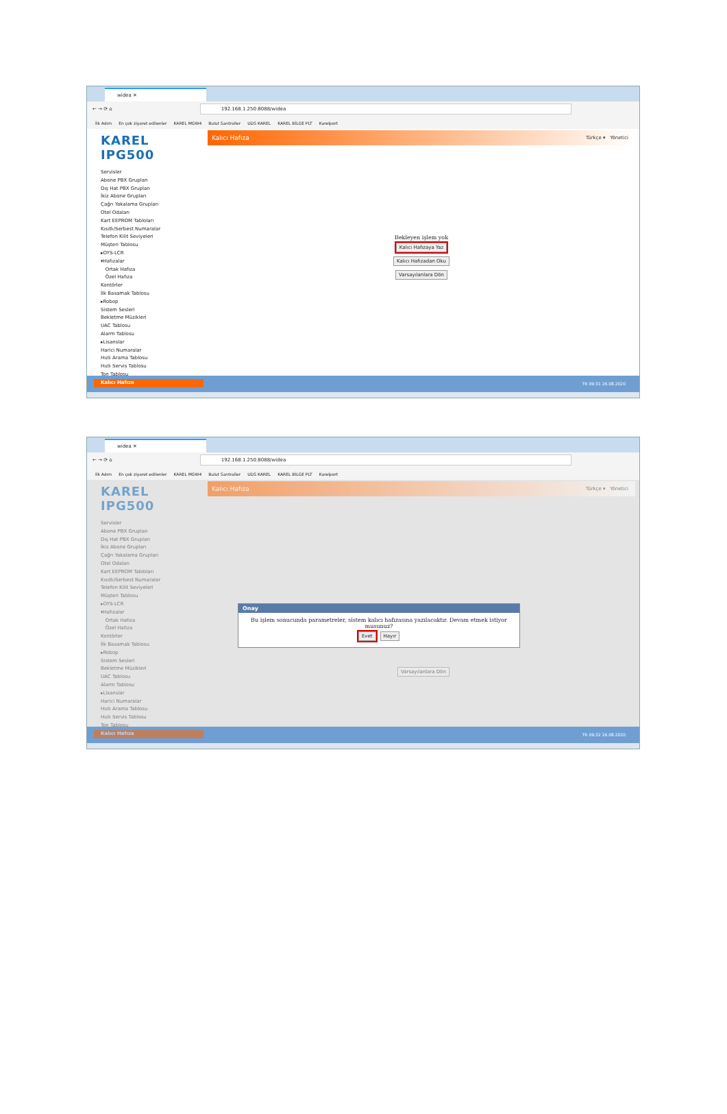widea ✕
← → ⟳ ⌂
192.168.1.250:8088/widea
İlk Adım En çok ziyaret edilenler KAREL MGW4 Bulut Santraller UDS KAREL KAREL BİLGE PLT Karelport
KAREL IPG500
Servisler
Abone PBX Grupları
Dış Hat PBX Grupları
İkiz Abone Grupları
Çağrı Yakalama Grupları
Otel Odaları
Kart EEPROM Tabloları
Kısıtlı/Serbest Numaralar
Telefon Kilit Seviyeleri
Müşteri Tablosu
▸OYS-LCR
▾Hafızalar
Ortak Hafıza
Özel Hafıza
Kontörler
İlk Basamak Tablosu
▸Robop
Sistem Sesleri
Bekletme Müzikleri
UAC Tablosu
Alarm Tablosu
▸Lisanslar
Harici Numaralar
Hızlı Arama Tablosu
Hızlı Servis Tablosu
Ton Tablosu
Kalıcı Hafıza
Kalıcı Hafıza Türkçe ▾ Yönetici
Bekleyen işlem yok
Kalıcı Hafızaya Yaz
Kalıcı Hafızadan Oku
Varsayılanlara Dön
TR 09:31 26.08.2020
widea ✕
← → ⟳ ⌂
192.168.1.250:8088/widea
İlk Adım En çok ziyaret edilenler KAREL MGW4 Bulut Santraller UDS KAREL KAREL BİLGE PLT Karelport
KAREL IPG500
Servisler
Abone PBX Grupları
Dış Hat PBX Grupları
İkiz Abone Grupları
Çağrı Yakalama Grupları
Otel Odaları
Kart EEPROM Tabloları
Kısıtlı/Serbest Numaralar
Telefon Kilit Seviyeleri
Müşteri Tablosu
▸OYS-LCR
▾Hafızalar
Ortak Hafıza
Özel Hafıza
Kontörler
İlk Basamak Tablosu
▸Robop
Sistem Sesleri
Bekletme Müzikleri
UAC Tablosu
Alarm Tablosu
▸Lisanslar
Harici Numaralar
Hızlı Arama Tablosu
Hızlı Servis Tablosu
Ton Tablosu
Kalıcı Hafıza
Kalıcı Hafıza Türkçe ▾ Yönetici
Onay
Bu işlem sonucunda parametreler, sistem kalıcı hafızasına yazılacaktır. Devam etmek istiyor musunuz?
Evet Hayır
Varsayılanlara Dön
TR 09:32 26.08.2020